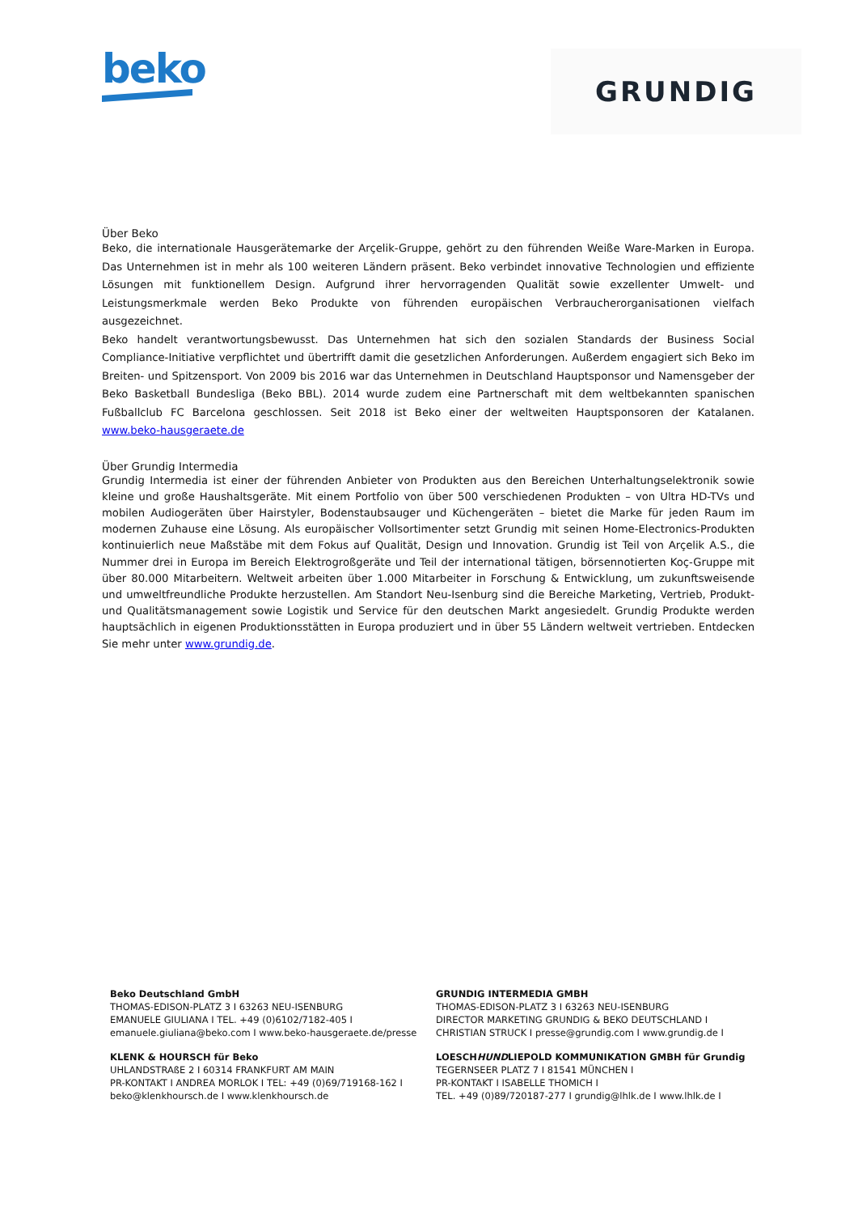beko
GRUNDIG
Über Beko
Beko, die internationale Hausgerätemarke der Arçelik-Gruppe, gehört zu den führenden Weiße Ware-Marken in Europa. Das Unternehmen ist in mehr als 100 weiteren Ländern präsent. Beko verbindet innovative Technologien und effiziente Lösungen mit funktionellem Design. Aufgrund ihrer hervorragenden Qualität sowie exzellenter Umwelt- und Leistungsmerkmale werden Beko Produkte von führenden europäischen Verbraucherorganisationen vielfach ausgezeichnet.
Beko handelt verantwortungsbewusst. Das Unternehmen hat sich den sozialen Standards der Business Social Compliance-Initiative verpflichtet und übertrifft damit die gesetzlichen Anforderungen. Außerdem engagiert sich Beko im Breiten- und Spitzensport. Von 2009 bis 2016 war das Unternehmen in Deutschland Hauptsponsor und Namensgeber der Beko Basketball Bundesliga (Beko BBL). 2014 wurde zudem eine Partnerschaft mit dem weltbekannten spanischen Fußballclub FC Barcelona geschlossen. Seit 2018 ist Beko einer der weltweiten Hauptsponsoren der Katalanen. www.beko-hausgeraete.de
Über Grundig Intermedia
Grundig Intermedia ist einer der führenden Anbieter von Produkten aus den Bereichen Unterhaltungselektronik sowie kleine und große Haushaltsgeräte. Mit einem Portfolio von über 500 verschiedenen Produkten – von Ultra HD-TVs und mobilen Audiogeräten über Hairstyler, Bodenstaubsauger und Küchengeräten – bietet die Marke für jeden Raum im modernen Zuhause eine Lösung. Als europäischer Vollsortimenter setzt Grundig mit seinen Home-Electronics-Produkten kontinuierlich neue Maßstäbe mit dem Fokus auf Qualität, Design und Innovation. Grundig ist Teil von Arçelik A.S., die Nummer drei in Europa im Bereich Elektrogroßgeräte und Teil der international tätigen, börsennotierten Koç-Gruppe mit über 80.000 Mitarbeitern. Weltweit arbeiten über 1.000 Mitarbeiter in Forschung & Entwicklung, um zukunftsweisende und umweltfreundliche Produkte herzustellen. Am Standort Neu-Isenburg sind die Bereiche Marketing, Vertrieb, Produkt- und Qualitätsmanagement sowie Logistik und Service für den deutschen Markt angesiedelt. Grundig Produkte werden hauptsächlich in eigenen Produktionsstätten in Europa produziert und in über 55 Ländern weltweit vertrieben. Entdecken Sie mehr unter www.grundig.de.
Beko Deutschland GmbH
THOMAS-EDISON-PLATZ 3 I 63263 NEU-ISENBURG
EMANUELE GIULIANA I TEL. +49 (0)6102/7182-405 I
emanuele.giuliana@beko.com I www.beko-hausgeraete.de/presse
GRUNDIG INTERMEDIA GMBH
THOMAS-EDISON-PLATZ 3 I 63263 NEU-ISENBURG
DIRECTOR MARKETING GRUNDIG & BEKO DEUTSCHLAND I
CHRISTIAN STRUCK I presse@grundig.com I www.grundig.de I
KLENK & HOURSCH für Beko
UHLANDSTRAßE 2 I 60314 FRANKFURT AM MAIN
PR-KONTAKT I ANDREA MORLOK I TEL: +49 (0)69/719168-162 I
beko@klenkhoursch.de I www.klenkhoursch.de
LOESCHHUNDLIEPOLD KOMMUNIKATION GMBH für Grundig
TEGERNSEER PLATZ 7 I 81541 MÜNCHEN I
PR-KONTAKT I ISABELLE THOMICH I
TEL. +49 (0)89/720187-277 I grundig@lhlk.de I www.lhlk.de I